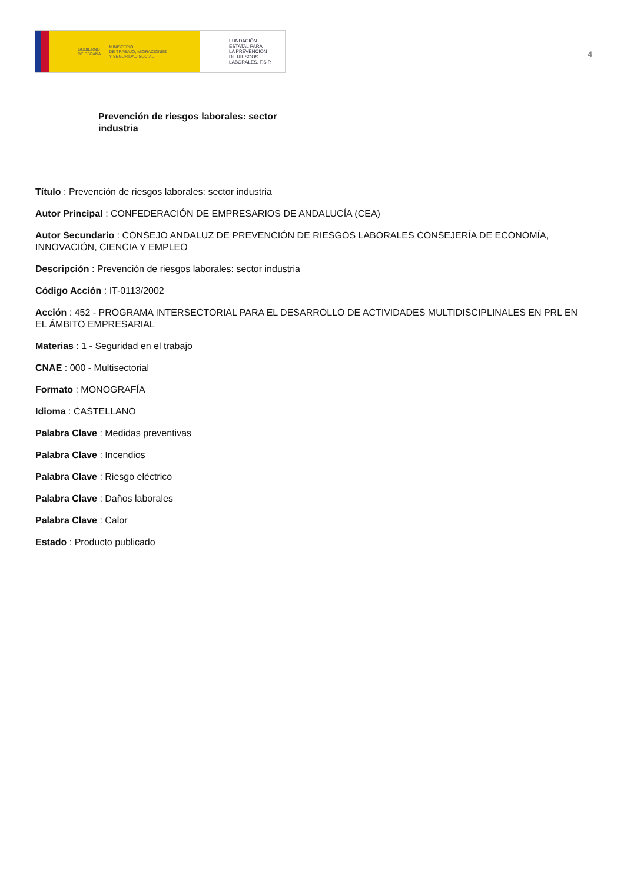GOBIERNO
DE ESPAÑA MINISTERIO
DE TRABAJO, MIGRACIONES
Y SEGURIDAD SOCIAL
FUNDACIÓN
ESTATAL PARA
LA PREVENCIÓN
DE RIESGOS
LABORALES, F.S.P.
4
Prevención de riesgos laborales: sector industria
Título : Prevención de riesgos laborales: sector industria
Autor Principal : CONFEDERACIÓN DE EMPRESARIOS DE ANDALUCÍA (CEA)
Autor Secundario : CONSEJO ANDALUZ DE PREVENCIÓN DE RIESGOS LABORALES CONSEJERÍA DE ECONOMÍA, INNOVACIÓN, CIENCIA Y EMPLEO
Descripción : Prevención de riesgos laborales: sector industria
Código Acción : IT-0113/2002
Acción : 452 - PROGRAMA INTERSECTORIAL PARA EL DESARROLLO DE ACTIVIDADES MULTIDISCIPLINALES EN PRL EN EL ÁMBITO EMPRESARIAL
Materias : 1 - Seguridad en el trabajo
CNAE : 000 - Multisectorial
Formato : MONOGRAFÍA
Idioma : CASTELLANO
Palabra Clave : Medidas preventivas
Palabra Clave : Incendios
Palabra Clave : Riesgo eléctrico
Palabra Clave : Daños laborales
Palabra Clave : Calor
Estado : Producto publicado